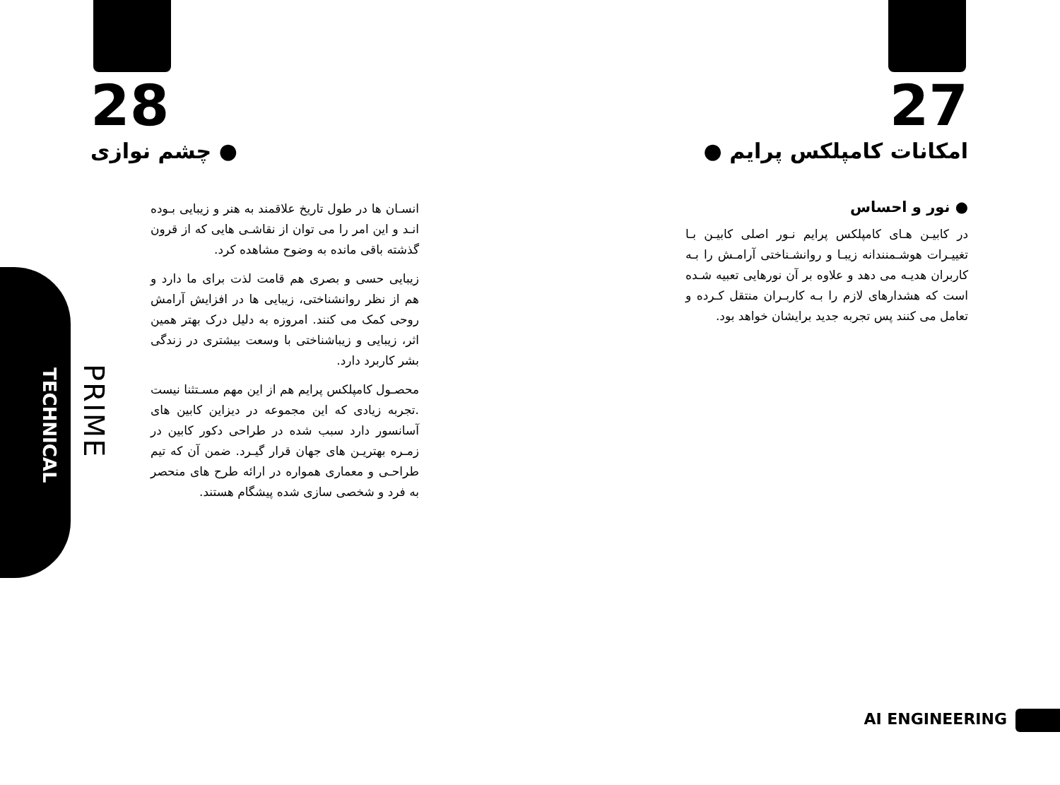TECHNICAL
PRIME
28
● چشم نوازی
انسـان ها در طول تاریخ علاقمند به هنر و زیبایی بـوده انـد و این امر را می توان از نقاشـی هایی که از قرون گذشته باقی مانده به وضوح مشاهده کرد.
زیبایی حسی و بصری هم قامت لذت برای ما دارد و هم از نظر روانشناختی، زیبایی ها در افزایش آرامش روحی کمک می کنند. امروزه به دلیل درک بهتر همین اثر، زیبایی و زیباشناختی با وسعت بیشتری در زندگی بشر کاربرد دارد.
محصـول کامپلکس پرایم هم از این مهم مسـتثنا نیست .تجربه زیادی که این مجموعه در دیزاین کابین های آسانسور دارد سبب شده در طراحی دکور کابین در زمـره بهتریـن های جهان قرار گیـرد. ضمن آن که تیم طراحـی و معماری همواره در ارائه طرح های منحصر به فرد و شخصی سازی شده پیشگام هستند.
27
امکانات کامپلکس پرایم ●
● نور و احساس
در کابیـن هـای کامپلکس پرایم نـور اصلی کابیـن بـا تغییـرات هوشـمنندانه زیبـا و روانشـناختی آرامـش را بـه کاربران هدیـه می دهد و علاوه بر آن نورهایی تعبیه شـده است که هشدارهای لازم را بـه کاربـران منتقل کـرده و تعامل می کنند پس تجربه جدید برایشان خواهد بود.
AI ENGINEERING